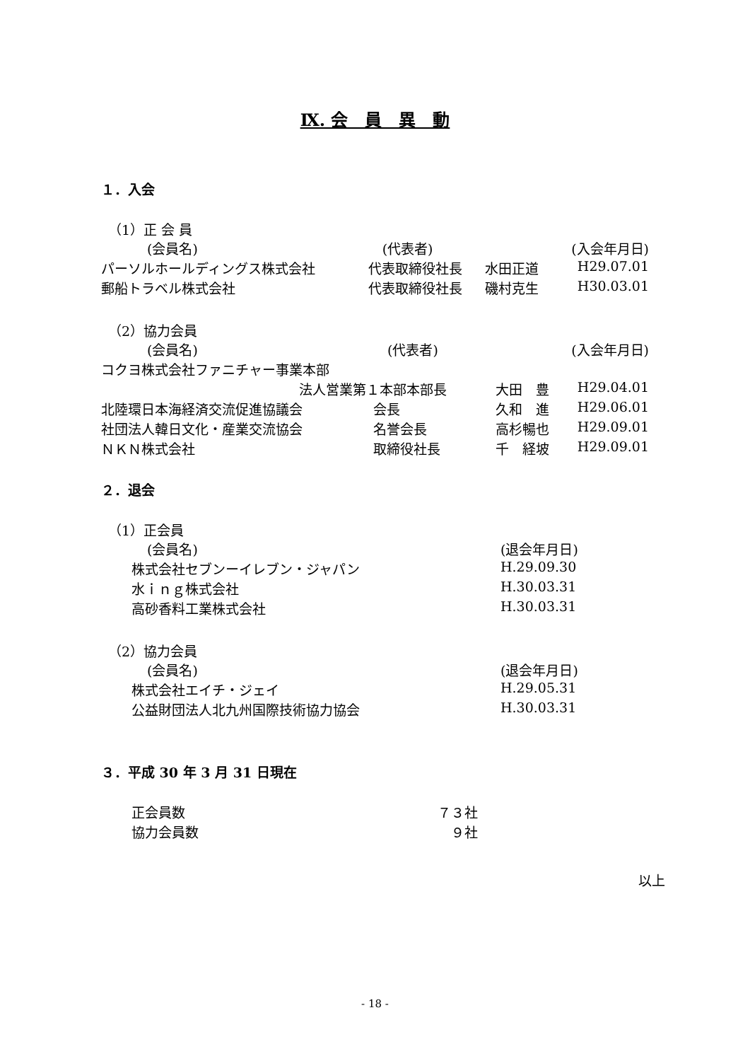Ⅸ. 会　員　異　動
１．入会
（1）正 会 員
| (会員名) | (代表者) | | (入会年月日) |
| --- | --- | --- | --- |
| パーソルホールディングス株式会社 | 代表取締役社長 | 水田正道 | H29.07.01 |
| 郵船トラベル株式会社 | 代表取締役社長 | 磯村克生 | H30.03.01 |
（2）協力会員
| (会員名) | (代表者) | | (入会年月日) |
| --- | --- | --- | --- |
| コクヨ株式会社ファニチャー事業本部 | | | |
| 法人営業第１本部本部長 | | 大田 豊 | H29.04.01 |
| 北陸環日本海経済交流促進協議会 | 会長 | 久和 進 | H29.06.01 |
| 社団法人韓日文化・産業交流協会 | 名誉会長 | 高杉暢也 | H29.09.01 |
| ＮＫＮ株式会社 | 取締役社長 | 千 経坡 | H29.09.01 |
２．退会
（1）正会員
| (会員名) | (退会年月日) |
| --- | --- |
| 株式会社セブンーイレブン・ジャパン | H.29.09.30 |
| 水ｉｎｇ株式会社 | H.30.03.31 |
| 高砂香料工業株式会社 | H.30.03.31 |
（2）協力会員
| (会員名) | (退会年月日) |
| --- | --- |
| 株式会社エイチ・ジェイ | H.29.05.31 |
| 公益財団法人北九州国際技術協力協会 | H.30.03.31 |
３．平成 30 年 3 月 31 日現在
| 正会員数 | ７３社 |
| 協力会員数 | ９社 |
以上
- 18 -